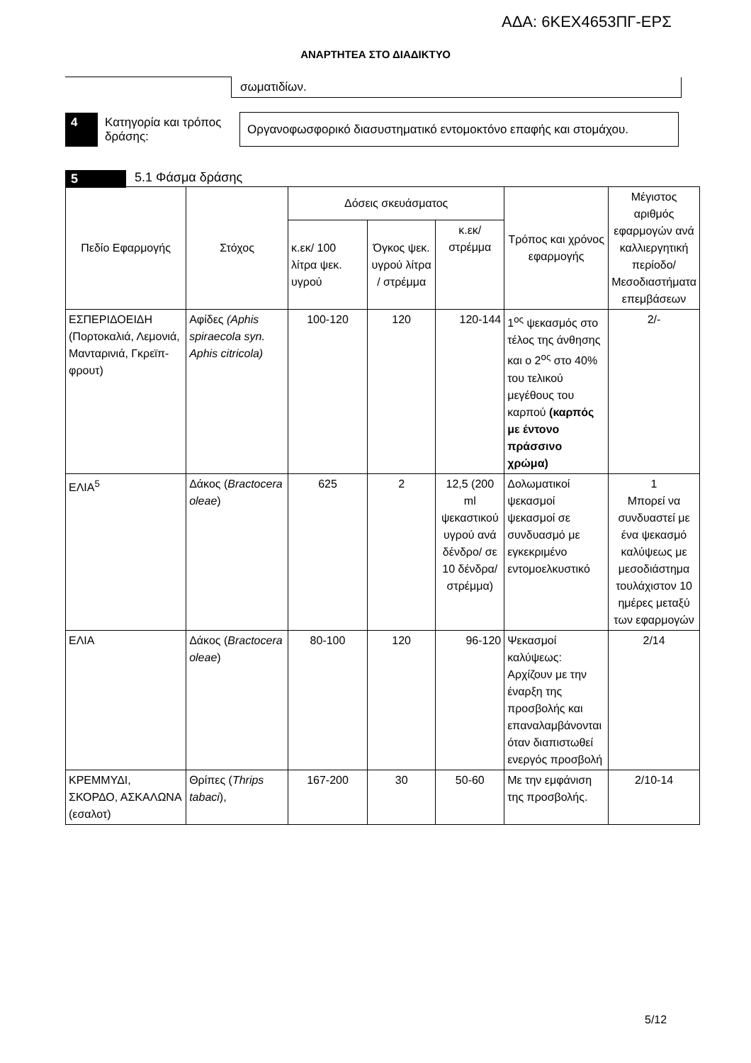ΑΔΑ: 6ΚΕΧ4653ΠΓ-ΕΡΣ
ΑΝΑΡΤΗΤΕΑ ΣΤΟ ΔΙΑΔΙΚΤΥΟ
| | σωματιδίων. |
| 4 | Κατηγορία και τρόπος δράσης: | Οργανοφωσφορικό διασυστηματικό εντομοκτόνο επαφής και στομάχου. |
5 5.1 Φάσμα δράσης
| Πεδίο Εφαρμογής | Στόχος | Δόσεις σκευάσματος | | | Τρόπος και χρόνος εφαρμογής | Μέγιστος αριθμός εφαρμογών ανά καλλιεργητική περίοδο/ Μεσοδιαστήματα επεμβάσεων |
| --- | --- | --- | --- | --- | --- | --- |
| | | κ.εκ/ 100 λίτρα ψεκ. υγρού | Όγκος ψεκ. υγρού λίτρα / στρέμμα | κ.εκ/ στρέμμα | | |
| ΕΣΠΕΡΙΔΟΕΙΔΗ (Πορτοκαλιά, Λεμονιά, Μανταρινιά, Γκρεϊπ-φρουτ) | Αφίδες (Aphis spiraecola syn. Aphis citricola) | 100-120 | 120 | 120-144 | 1<sup>ος</sup> ψεκασμός στο τέλος της άνθησης και ο 2<sup>ος</sup> στο 40% του τελικού μεγέθους του καρπού (καρπός με έντονο πράσσινο χρώμα) | 2/- |
| ΕΛΙΑ<sup>5</sup> | Δάκος ( Bractocera oleae ) | 625 | 2 | 12,5 (200 ml ψεκαστικού υγρού ανά δένδρο/ σε 10 δένδρα/ στρέμμα) | Δολωματικοί ψεκασμοί ψεκασμοί σε συνδυασμό με εγκεκριμένο εντομοελκυστικό | 1 Μπορεί να συνδυαστεί με ένα ψεκασμό καλύψεως με μεσοδιάστημα τουλάχιστον 10 ημέρες μεταξύ των εφαρμογών |
| ΕΛΙΑ | Δάκος ( Bractocera oleae ) | 80-100 | 120 | 96-120 | Ψεκασμοί καλύψεως: Αρχίζουν με την έναρξη της προσβολής και επαναλαμβάνονται όταν διαπιστωθεί ενεργός προσβολή | 2/14 |
| ΚΡΕΜΜΥΔΙ, ΣΚΟΡΔΟ, ΑΣΚΑΛΩΝΑ (εσαλοτ) | Θρίπες ( Thrips tabaci ), | 167-200 | 30 | 50-60 | Με την εμφάνιση της προσβολής. | 2/10-14 |
5/12